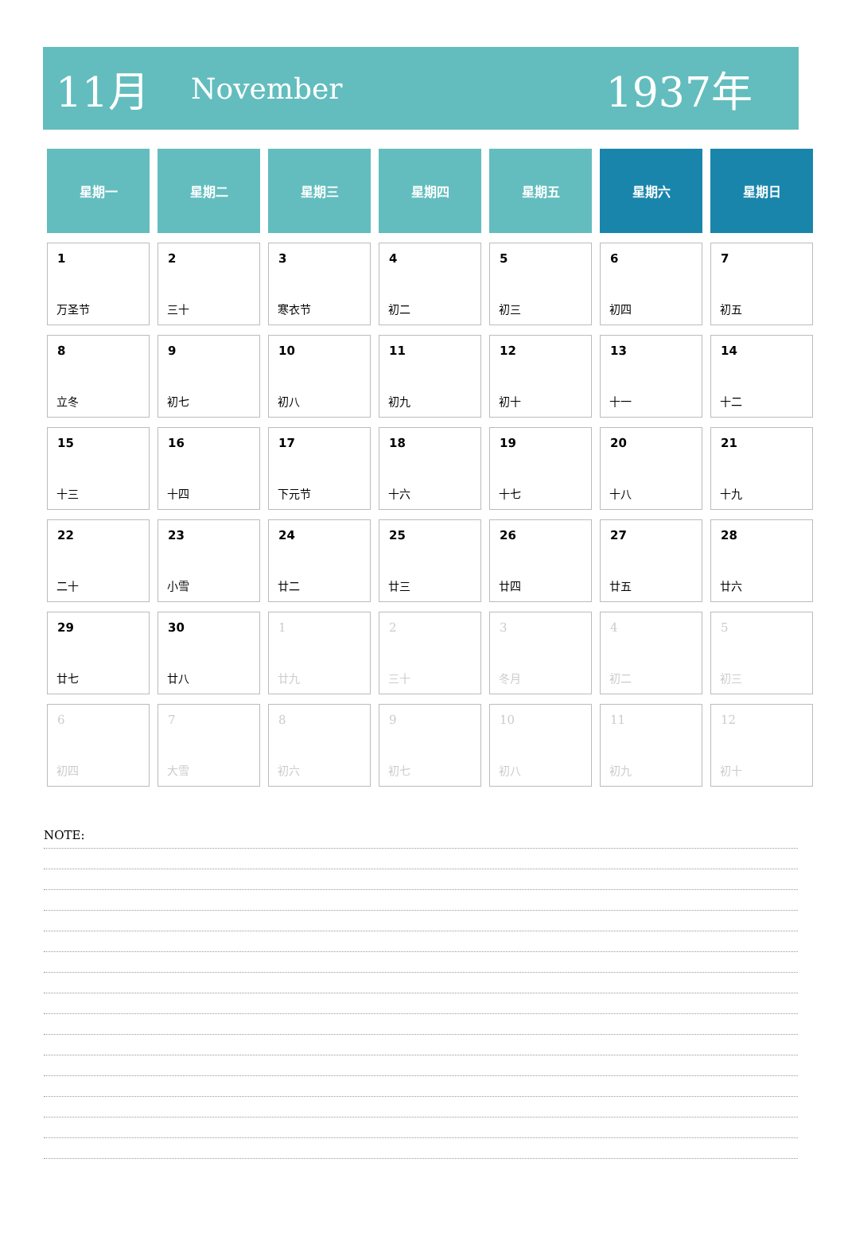11月 November 1937年
| 星期一 | 星期二 | 星期三 | 星期四 | 星期五 | 星期六 | 星期日 |
| --- | --- | --- | --- | --- | --- | --- |
| 1 万圣节 | 2 三十 | 3 寒衣节 | 4 初二 | 5 初三 | 6 初四 | 7 初五 |
| 8 立冬 | 9 初七 | 10 初八 | 11 初九 | 12 初十 | 13 十一 | 14 十二 |
| 15 十三 | 16 十四 | 17 下元节 | 18 十六 | 19 十七 | 20 十八 | 21 十九 |
| 22 二十 | 23 小雪 | 24 廿二 | 25 廿三 | 26 廿四 | 27 廿五 | 28 廿六 |
| 29 廿七 | 30 廿八 | 1 廿九 | 2 三十 | 3 冬月 | 4 初二 | 5 初三 |
| 6 初四 | 7 大雪 | 8 初六 | 9 初七 | 10 初八 | 11 初九 | 12 初十 |
NOTE: